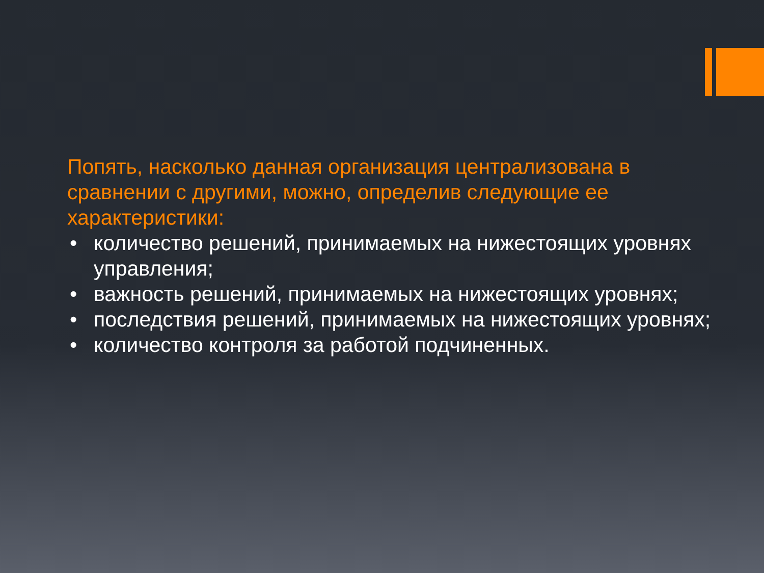Попять, насколько данная организация централизована в сравнении с другими, можно, определив следующие ее характеристики:
• количество решений, принимаемых на нижестоящих уровнях управления;
• важность решений, принимаемых на нижестоящих уровнях;
• последствия решений, принимаемых на нижестоящих уровнях;
• количество контроля за работой подчиненных.